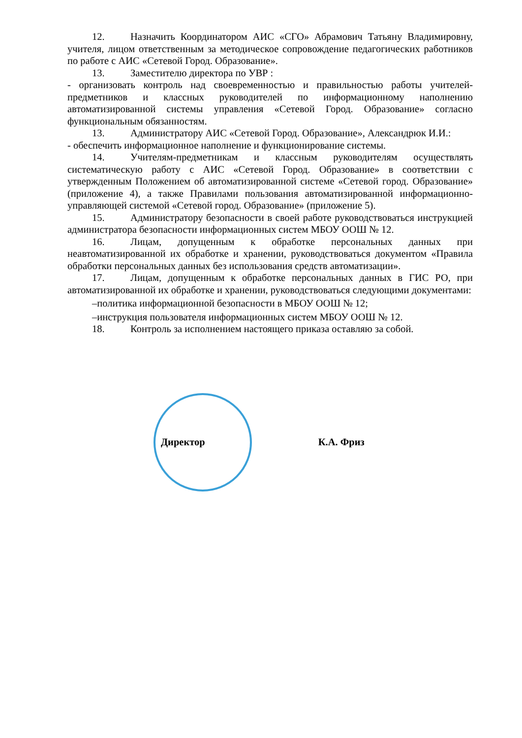12. Назначить Координатором АИС «СГО» Абрамович Татьяну Владимировну, учителя, лицом ответственным за методическое сопровождение педагогических работников по работе с АИС «Сетевой Город. Образование».
13. Заместителю директора по УВР :
- организовать контроль над своевременностью и правильностью работы учителей-предметников и классных руководителей по информационному наполнению автоматизированной системы управления «Сетевой Город. Образование» согласно функциональным обязанностям.
13. Администратору АИС «Сетевой Город. Образование», Александрюк И.И.:
- обеспечить информационное наполнение и функционирование системы.
14. Учителям-предметникам и классным руководителям осуществлять систематическую работу с АИС «Сетевой Город. Образование» в соответствии с утвержденным Положением об автоматизированной системе «Сетевой город. Образование» (приложение 4), а также Правилами пользования автоматизированной информационно-управляющей системой «Сетевой город. Образование» (приложение 5).
15. Администратору безопасности в своей работе руководствоваться инструкцией администратора безопасности информационных систем МБОУ ООШ № 12.
16. Лицам, допущенным к обработке персональных данных при неавтоматизированной их обработке и хранении, руководствоваться документом «Правила обработки персональных данных без использования средств автоматизации».
17. Лицам, допущенным к обработке персональных данных в ГИС РО, при автоматизированной их обработке и хранении, руководствоваться следующими документами:
–политика информационной безопасности в МБОУ ООШ № 12;
–инструкция пользователя информационных систем МБОУ ООШ № 12.
18. Контроль за исполнением настоящего приказа оставляю за собой.
Директор К.А. Фриз